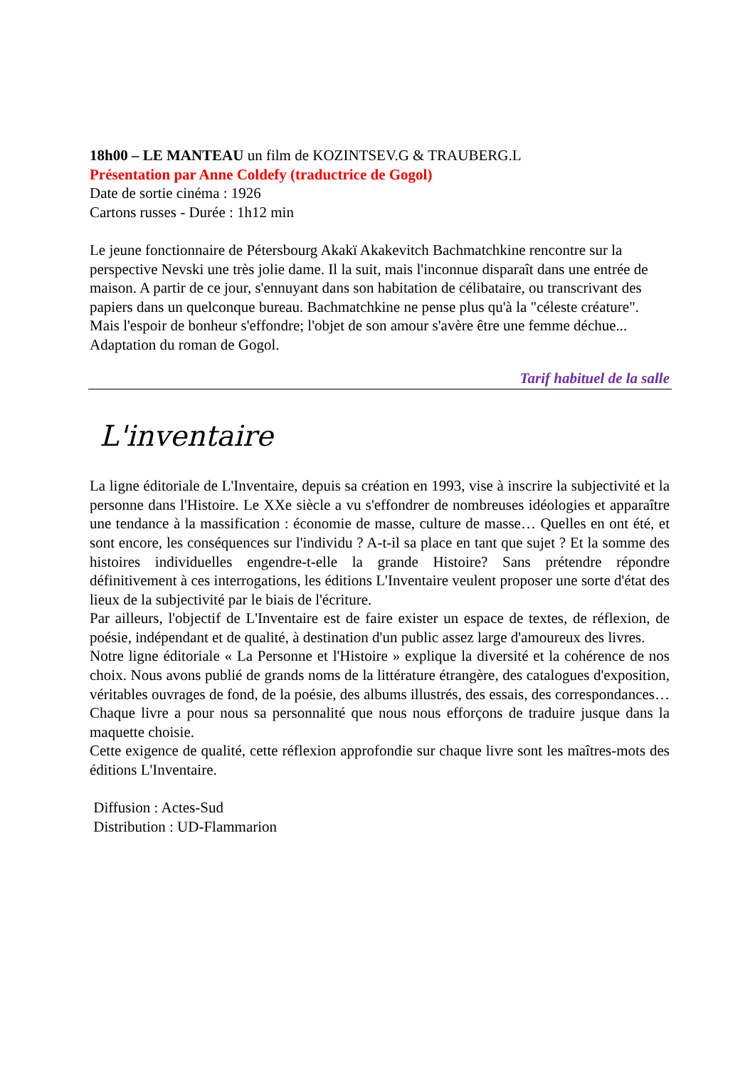18h00 – LE MANTEAU un film de KOZINTSEV.G & TRAUBERG.L
Présentation par Anne Coldefy (traductrice de Gogol)
Date de sortie cinéma : 1926
Cartons russes - Durée : 1h12 min
Le jeune fonctionnaire de Pétersbourg Akakï Akakevitch Bachmatchkine rencontre sur la perspective Nevski une très jolie dame. Il la suit, mais l'inconnue disparaît dans une entrée de maison. A partir de ce jour, s'ennuyant dans son habitation de célibataire, ou transcrivant des papiers dans un quelconque bureau. Bachmatchkine ne pense plus qu'à la "céleste créature". Mais l'espoir de bonheur s'effondre; l'objet de son amour s'avère être une femme déchue... Adaptation du roman de Gogol.
Tarif habituel de la salle
L'inventaire
La ligne éditoriale de L'Inventaire, depuis sa création en 1993, vise à inscrire la subjectivité et la personne dans l'Histoire. Le XXe siècle a vu s'effondrer de nombreuses idéologies et apparaître une tendance à la massification : économie de masse, culture de masse… Quelles en ont été, et sont encore, les conséquences sur l'individu ? A-t-il sa place en tant que sujet ? Et la somme des histoires individuelles engendre-t-elle la grande Histoire? Sans prétendre répondre définitivement à ces interrogations, les éditions L'Inventaire veulent proposer une sorte d'état des lieux de la subjectivité par le biais de l'écriture.
Par ailleurs, l'objectif de L'Inventaire est de faire exister un espace de textes, de réflexion, de poésie, indépendant et de qualité, à destination d'un public assez large d'amoureux des livres.
Notre ligne éditoriale « La Personne et l'Histoire » explique la diversité et la cohérence de nos choix. Nous avons publié de grands noms de la littérature étrangère, des catalogues d'exposition, véritables ouvrages de fond, de la poésie, des albums illustrés, des essais, des correspondances… Chaque livre a pour nous sa personnalité que nous nous efforçons de traduire jusque dans la maquette choisie.
Cette exigence de qualité, cette réflexion approfondie sur chaque livre sont les maîtres-mots des éditions L'Inventaire.
Diffusion : Actes-Sud
Distribution : UD-Flammarion